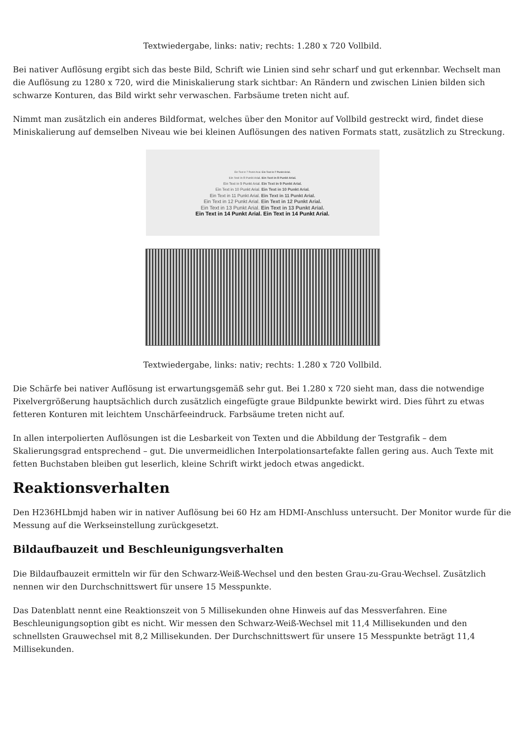Textwiedergabe, links: nativ; rechts: 1.280 x 720 Vollbild.
Bei nativer Auflösung ergibt sich das beste Bild, Schrift wie Linien sind sehr scharf und gut erkennbar. Wechselt man die Auflösung zu 1280 x 720, wird die Miniskalierung stark sichtbar: An Rändern und zwischen Linien bilden sich schwarze Konturen, das Bild wirkt sehr verwaschen. Farbsäume treten nicht auf.
Nimmt man zusätzlich ein anderes Bildformat, welches über den Monitor auf Vollbild gestreckt wird, findet diese Miniskalierung auf demselben Niveau wie bei kleinen Auflösungen des nativen Formats statt, zusätzlich zu Streckung.
Ein Text in 7 Punkt Arial. Ein Text in 7 Punkt Arial.
Ein Text in 8 Punkt Arial. Ein Text in 8 Punkt Arial.
Ein Text in 9 Punkt Arial. Ein Text in 9 Punkt Arial.
Ein Text in 10 Punkt Arial. Ein Text in 10 Punkt Arial.
Ein Text in 11 Punkt Arial. Ein Text in 11 Punkt Arial.
Ein Text in 12 Punkt Arial. Ein Text in 12 Punkt Arial.
Ein Text in 13 Punkt Arial. Ein Text in 13 Punkt Arial.
Ein Text in 14 Punkt Arial. Ein Text in 14 Punkt Arial.
Textwiedergabe, links: nativ; rechts: 1.280 x 720 Vollbild.
Die Schärfe bei nativer Auflösung ist erwartungsgemäß sehr gut. Bei 1.280 x 720 sieht man, dass die notwendige Pixelvergrößerung hauptsächlich durch zusätzlich eingefügte graue Bildpunkte bewirkt wird. Dies führt zu etwas fetteren Konturen mit leichtem Unschärfeeindruck. Farbsäume treten nicht auf.
In allen interpolierten Auflösungen ist die Lesbarkeit von Texten und die Abbildung der Testgrafik – dem Skalierungsgrad entsprechend – gut. Die unvermeidlichen Interpolationsartefakte fallen gering aus. Auch Texte mit fetten Buchstaben bleiben gut leserlich, kleine Schrift wirkt jedoch etwas angedickt.
Reaktionsverhalten
Den H236HLbmjd haben wir in nativer Auflösung bei 60 Hz am HDMI-Anschluss untersucht. Der Monitor wurde für die Messung auf die Werkseinstellung zurückgesetzt.
Bildaufbauzeit und Beschleunigungsverhalten
Die Bildaufbauzeit ermitteln wir für den Schwarz-Weiß-Wechsel und den besten Grau-zu-Grau-Wechsel. Zusätzlich nennen wir den Durchschnittswert für unsere 15 Messpunkte.
Das Datenblatt nennt eine Reaktionszeit von 5 Millisekunden ohne Hinweis auf das Messverfahren. Eine Beschleunigungsoption gibt es nicht. Wir messen den Schwarz-Weiß-Wechsel mit 11,4 Millisekunden und den schnellsten Grauwechsel mit 8,2 Millisekunden. Der Durchschnittswert für unsere 15 Messpunkte beträgt 11,4 Millisekunden.